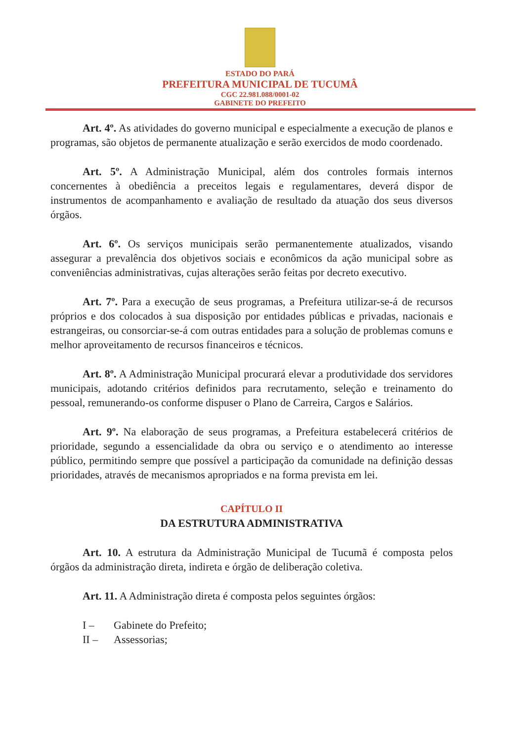ESTADO DO PARÁ
PREFEITURA MUNICIPAL DE TUCUMÂ
CGC 22.981.088/0001-02
GABINETE DO PREFEITO
Art. 4º. As atividades do governo municipal e especialmente a execução de planos e programas, são objetos de permanente atualização e serão exercidos de modo coordenado.
Art. 5º. A Administração Municipal, além dos controles formais internos concernentes à obediência a preceitos legais e regulamentares, deverá dispor de instrumentos de acompanhamento e avaliação de resultado da atuação dos seus diversos órgãos.
Art. 6º. Os serviços municipais serão permanentemente atualizados, visando assegurar a prevalência dos objetivos sociais e econômicos da ação municipal sobre as conveniências administrativas, cujas alterações serão feitas por decreto executivo.
Art. 7º. Para a execução de seus programas, a Prefeitura utilizar-se-á de recursos próprios e dos colocados à sua disposição por entidades públicas e privadas, nacionais e estrangeiras, ou consorciar-se-á com outras entidades para a solução de problemas comuns e melhor aproveitamento de recursos financeiros e técnicos.
Art. 8º. A Administração Municipal procurará elevar a produtividade dos servidores municipais, adotando critérios definidos para recrutamento, seleção e treinamento do pessoal, remunerando-os conforme dispuser o Plano de Carreira, Cargos e Salários.
Art. 9º. Na elaboração de seus programas, a Prefeitura estabelecerá critérios de prioridade, segundo a essencialidade da obra ou serviço e o atendimento ao interesse público, permitindo sempre que possível a participação da comunidade na definição dessas prioridades, através de mecanismos apropriados e na forma prevista em lei.
CAPÍTULO II
DA ESTRUTURA ADMINISTRATIVA
Art. 10. A estrutura da Administração Municipal de Tucumã é composta pelos órgãos da administração direta, indireta e órgão de deliberação coletiva.
Art. 11. A Administração direta é composta pelos seguintes órgãos:
I – Gabinete do Prefeito;
II – Assessorias;